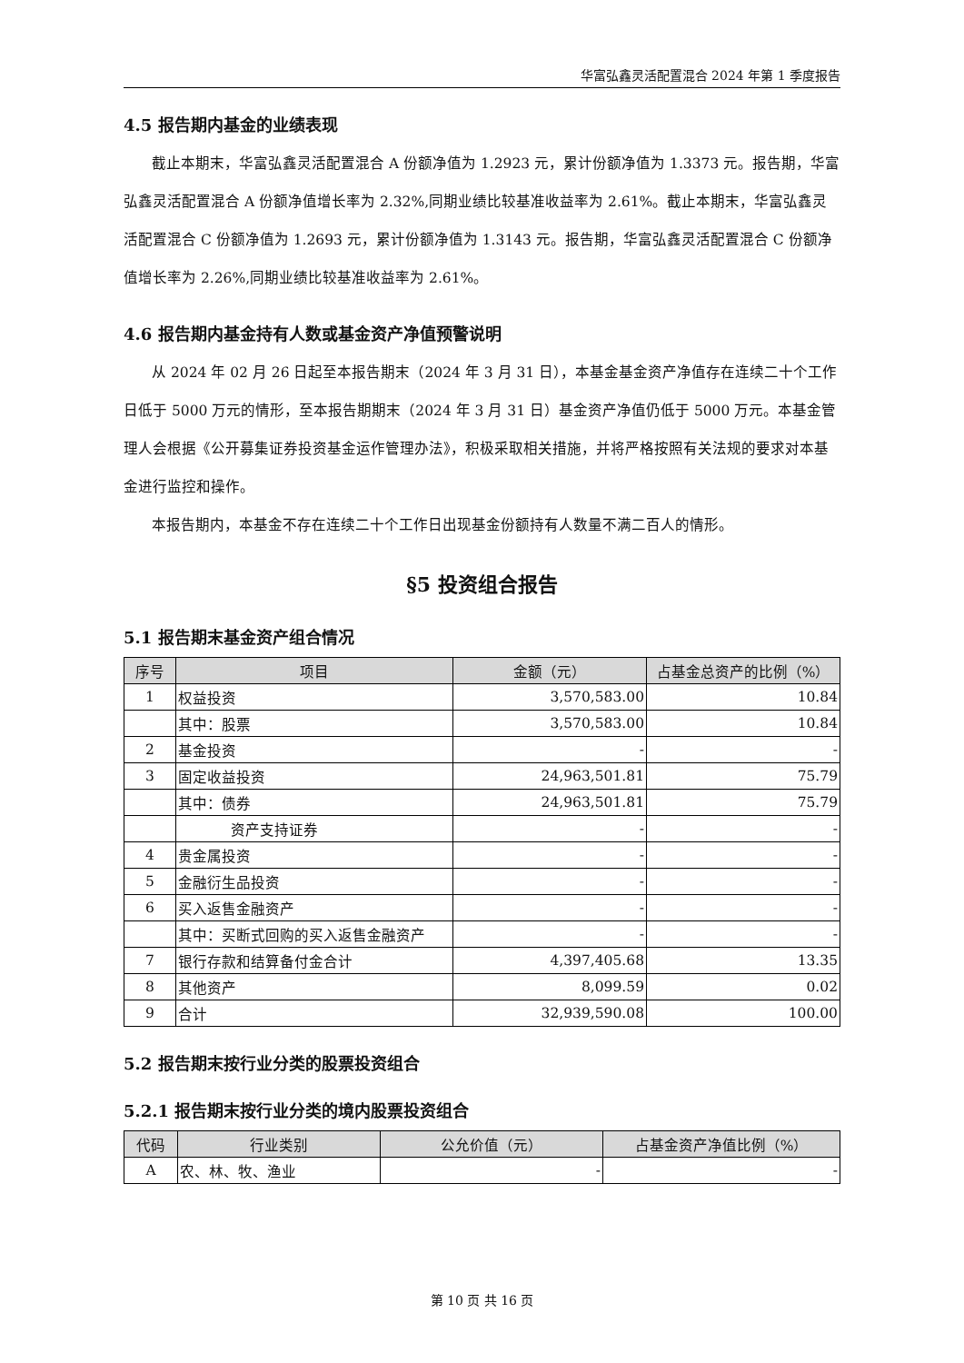华富弘鑫灵活配置混合 2024 年第 1 季度报告
4.5 报告期内基金的业绩表现
截止本期末，华富弘鑫灵活配置混合 A 份额净值为 1.2923 元，累计份额净值为 1.3373 元。报告期，华富弘鑫灵活配置混合 A 份额净值增长率为 2.32%,同期业绩比较基准收益率为 2.61%。截止本期末，华富弘鑫灵活配置混合 C 份额净值为 1.2693 元，累计份额净值为 1.3143 元。报告期，华富弘鑫灵活配置混合 C 份额净值增长率为 2.26%,同期业绩比较基准收益率为 2.61%。
4.6 报告期内基金持有人数或基金资产净值预警说明
从 2024 年 02 月 26 日起至本报告期末（2024 年 3 月 31 日），本基金基金资产净值存在连续二十个工作日低于 5000 万元的情形，至本报告期期末（2024 年 3 月 31 日）基金资产净值仍低于 5000 万元。本基金管理人会根据《公开募集证券投资基金运作管理办法》，积极采取相关措施，并将严格按照有关法规的要求对本基金进行监控和操作。
本报告期内，本基金不存在连续二十个工作日出现基金份额持有人数量不满二百人的情形。
§5 投资组合报告
5.1 报告期末基金资产组合情况
| 序号 | 项目 | 金额（元） | 占基金总资产的比例（%） |
| --- | --- | --- | --- |
| 1 | 权益投资 | 3,570,583.00 | 10.84 |
| | 其中：股票 | 3,570,583.00 | 10.84 |
| 2 | 基金投资 | - | - |
| 3 | 固定收益投资 | 24,963,501.81 | 75.79 |
| | 其中：债券 | 24,963,501.81 | 75.79 |
| | 资产支持证券 | - | - |
| 4 | 贵金属投资 | - | - |
| 5 | 金融衍生品投资 | - | - |
| 6 | 买入返售金融资产 | - | - |
| | 其中：买断式回购的买入返售金融资产 | - | - |
| 7 | 银行存款和结算备付金合计 | 4,397,405.68 | 13.35 |
| 8 | 其他资产 | 8,099.59 | 0.02 |
| 9 | 合计 | 32,939,590.08 | 100.00 |
5.2 报告期末按行业分类的股票投资组合
5.2.1 报告期末按行业分类的境内股票投资组合
| 代码 | 行业类别 | 公允价值（元） | 占基金资产净值比例（%） |
| --- | --- | --- | --- |
| A | 农、林、牧、渔业 | - | - |
第 10 页 共 16 页